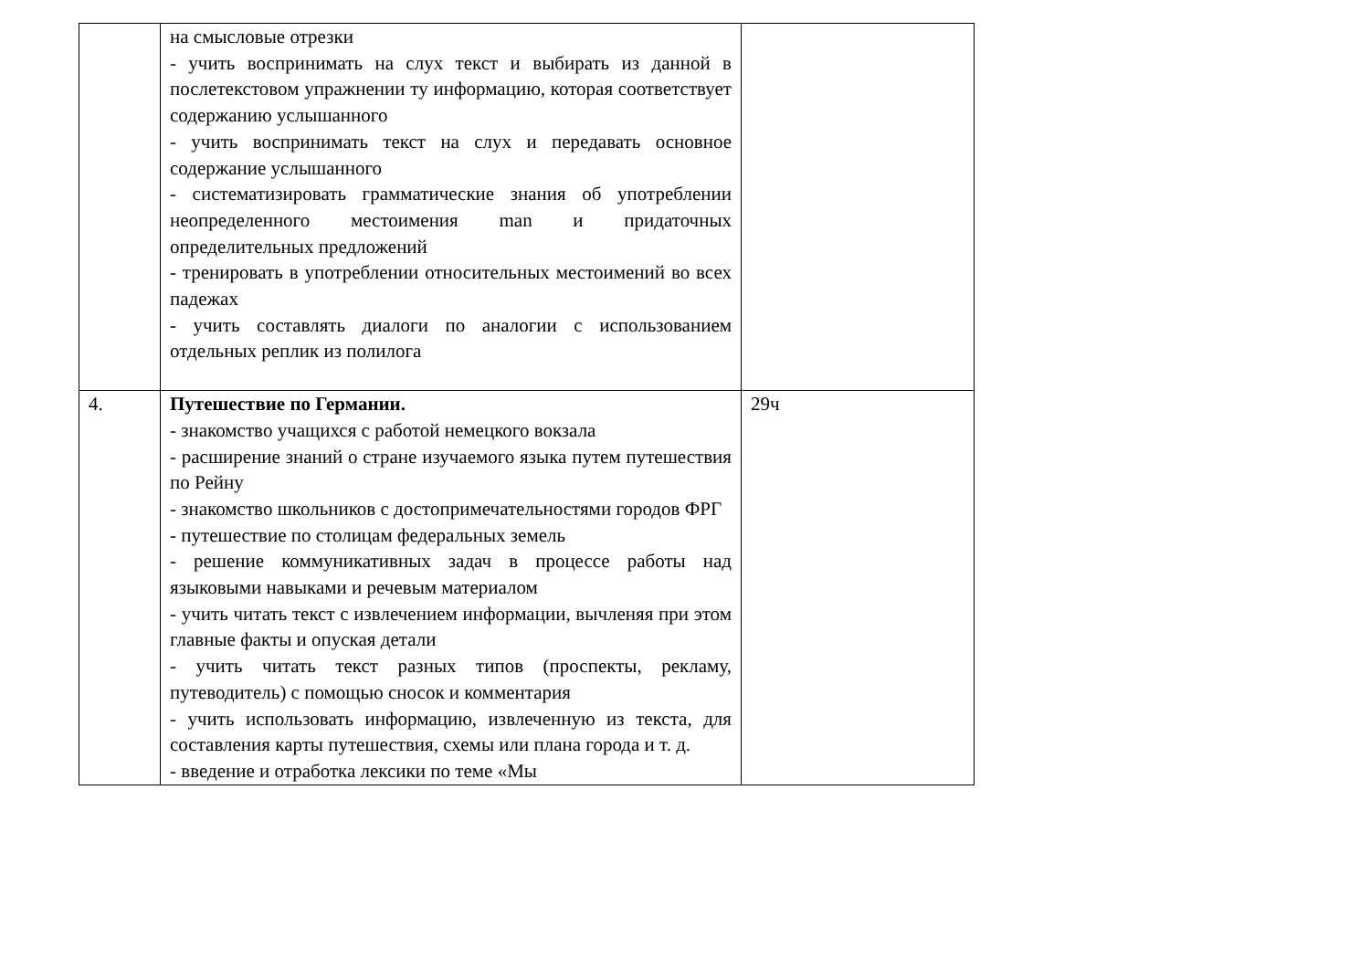| | на смысловые отрезки - учить воспринимать на слух текст и выбирать из данной в послетекстовом упражнении ту информацию, которая соответствует содержанию услышанного - учить воспринимать текст на слух и передавать основное содержание услышанного - систематизировать грамматические знания об употреблении неопределенного местоимения man и придаточных определительных предложений - тренировать в употреблении относительных местоимений во всех падежах - учить составлять диалоги по аналогии с использованием отдельных реплик из полилога | |
| 4. | Путешествие по Германии. - знакомство учащихся с работой немецкого вокзала - расширение знаний о стране изучаемого языка путем путешествия по Рейну - знакомство школьников с достопримечательностями городов ФРГ - путешествие по столицам федеральных земель - решение коммуникативных задач в процессе работы над языковыми навыками и речевым материалом - учить читать текст с извлечением информации, вычленяя при этом главные факты и опуская детали - учить читать текст разных типов (проспекты, рекламу, путеводитель) с помощью сносок и комментария - учить использовать информацию, извлеченную из текста, для составления карты путешествия, схемы или плана города и т. д. - введение и отработка лексики по теме «Мы | 29ч |